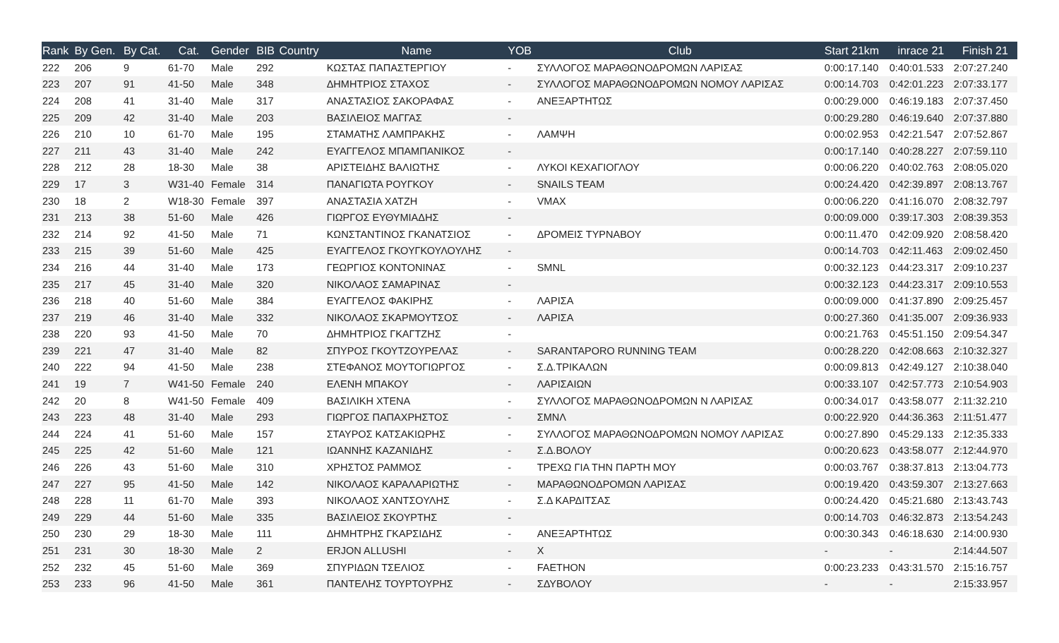| Rank | By Gen. | By Cat. | Cat. | Gender | BIB | Country | Name | YOB | Club | Start 21km | inrace 21 | Finish 21 |
| --- | --- | --- | --- | --- | --- | --- | --- | --- | --- | --- | --- | --- |
| 222 | 206 | 9 | 61-70 | Male | 292 | | ΚΩΣΤΑΣ ΠΑΠΑΣΤΕΡΓΙΟΥ | - | ΣΥΛΛΟΓΟΣ ΜΑΡΑΘΩΝΟΔΡΟΜΩΝ ΛΑΡΙΣΑΣ | 0:00:17.140 | 0:40:01.533 | 2:07:27.240 |
| 223 | 207 | 91 | 41-50 | Male | 348 | | ΔΗΜΗΤΡΙΟΣ ΣΤΑΧΟΣ | - | ΣΥΛΛΟΓΟΣ ΜΑΡΑΘΩΝΟΔΡΟΜΩΝ ΝΟΜΟΥ ΛΑΡΙΣΑΣ | 0:00:14.703 | 0:42:01.223 | 2:07:33.177 |
| 224 | 208 | 41 | 31-40 | Male | 317 | | ΑΝΑΣΤΑΣΙΟΣ ΣΑΚΟΡΑΦΑΣ | - | ΑΝΕΞΑΡΤΗΤΩΣ | 0:00:29.000 | 0:46:19.183 | 2:07:37.450 |
| 225 | 209 | 42 | 31-40 | Male | 203 | | ΒΑΣΙΛΕΙΟΣ ΜΑΓΓΑΣ | - | | 0:00:29.280 | 0:46:19.640 | 2:07:37.880 |
| 226 | 210 | 10 | 61-70 | Male | 195 | | ΣΤΑΜΑΤΗΣ ΛΑΜΠΡΑΚΗΣ | - | ΛΑΜΨΗ | 0:00:02.953 | 0:42:21.547 | 2:07:52.867 |
| 227 | 211 | 43 | 31-40 | Male | 242 | | ΕΥΑΓΓΕΛΟΣ ΜΠΑΜΠΑΝΙΚΟΣ | - | | 0:00:17.140 | 0:40:28.227 | 2:07:59.110 |
| 228 | 212 | 28 | 18-30 | Male | 38 | | ΑΡΙΣΤΕΙΔΗΣ ΒΑΛΙΩΤΗΣ | - | ΛΥΚΟΙ ΚΕΧΑΓΙΟΓΛΟΥ | 0:00:06.220 | 0:40:02.763 | 2:08:05.020 |
| 229 | 17 | 3 | W31-40 | Female | 314 | | ΠΑΝΑΓΙΩΤΑ ΡΟΥΓΚΟΥ | - | SNAILS TEAM | 0:00:24.420 | 0:42:39.897 | 2:08:13.767 |
| 230 | 18 | 2 | W18-30 | Female | 397 | | ΑΝΑΣΤΑΣΙΑ ΧΑΤΖΗ | - | VMAX | 0:00:06.220 | 0:41:16.070 | 2:08:32.797 |
| 231 | 213 | 38 | 51-60 | Male | 426 | | ΓΙΩΡΓΟΣ ΕΥΘΥΜΙΑΔΗΣ | - | | 0:00:09.000 | 0:39:17.303 | 2:08:39.353 |
| 232 | 214 | 92 | 41-50 | Male | 71 | | ΚΩΝΣΤΑΝΤΙΝΟΣ ΓΚΑΝΑΤΣΙΟΣ | - | ΔΡΟΜΕΙΣ ΤΥΡΝΑΒΟΥ | 0:00:11.470 | 0:42:09.920 | 2:08:58.420 |
| 233 | 215 | 39 | 51-60 | Male | 425 | | ΕΥΑΓΓΕΛΟΣ ΓΚΟΥΓΚΟΥΛΟΥΛΗΣ | - | | 0:00:14.703 | 0:42:11.463 | 2:09:02.450 |
| 234 | 216 | 44 | 31-40 | Male | 173 | | ΓΕΩΡΓΙΟΣ ΚΟΝΤΟΝΙΝΑΣ | - | SMNL | 0:00:32.123 | 0:44:23.317 | 2:09:10.237 |
| 235 | 217 | 45 | 31-40 | Male | 320 | | ΝΙΚΟΛΑΟΣ ΣΑΜΑΡΙΝΑΣ | - | | 0:00:32.123 | 0:44:23.317 | 2:09:10.553 |
| 236 | 218 | 40 | 51-60 | Male | 384 | | ΕΥΑΓΓΕΛΟΣ ΦΑΚΙΡΗΣ | - | ΛΑΡΙΣΑ | 0:00:09.000 | 0:41:37.890 | 2:09:25.457 |
| 237 | 219 | 46 | 31-40 | Male | 332 | | ΝΙΚΟΛΑΟΣ ΣΚΑΡΜΟΥΤΣΟΣ | - | ΛΑΡΙΣΑ | 0:00:27.360 | 0:41:35.007 | 2:09:36.933 |
| 238 | 220 | 93 | 41-50 | Male | 70 | | ΔΗΜΗΤΡΙΟΣ ΓΚΑΓΤΖΗΣ | - | | 0:00:21.763 | 0:45:51.150 | 2:09:54.347 |
| 239 | 221 | 47 | 31-40 | Male | 82 | | ΣΠΥΡΟΣ ΓΚΟΥΤΖΟΥΡΕΛΑΣ | - | SARANTAPORO RUNNING TEAM | 0:00:28.220 | 0:42:08.663 | 2:10:32.327 |
| 240 | 222 | 94 | 41-50 | Male | 238 | | ΣΤΕΦΑΝΟΣ ΜΟΥΤΟΓΙΩΡΓΟΣ | - | Σ.Δ.ΤΡΙΚΑΛΩΝ | 0:00:09.813 | 0:42:49.127 | 2:10:38.040 |
| 241 | 19 | 7 | W41-50 | Female | 240 | | ΕΛΕΝΗ ΜΠΑΚΟΥ | - | ΛΑΡΙΣΑΙΩΝ | 0:00:33.107 | 0:42:57.773 | 2:10:54.903 |
| 242 | 20 | 8 | W41-50 | Female | 409 | | ΒΑΣΙΛΙΚΗ ΧΤΕΝΑ | - | ΣΥΛΛΟΓΟΣ ΜΑΡΑΘΩΝΟΔΡΟΜΩΝ Ν ΛΑΡΙΣΑΣ | 0:00:34.017 | 0:43:58.077 | 2:11:32.210 |
| 243 | 223 | 48 | 31-40 | Male | 293 | | ΓΙΩΡΓΟΣ ΠΑΠΑΧΡΗΣΤΟΣ | - | ΣΜΝΛ | 0:00:22.920 | 0:44:36.363 | 2:11:51.477 |
| 244 | 224 | 41 | 51-60 | Male | 157 | | ΣΤΑΥΡΟΣ ΚΑΤΣΑΚΙΩΡΗΣ | - | ΣΥΛΛΟΓΟΣ ΜΑΡΑΘΩΝΟΔΡΟΜΩΝ ΝΟΜΟΥ ΛΑΡΙΣΑΣ | 0:00:27.890 | 0:45:29.133 | 2:12:35.333 |
| 245 | 225 | 42 | 51-60 | Male | 121 | | ΙΩΑΝΝΗΣ ΚΑΖΑΝΙΔΗΣ | - | Σ.Δ.ΒΟΛΟΥ | 0:00:20.623 | 0:43:58.077 | 2:12:44.970 |
| 246 | 226 | 43 | 51-60 | Male | 310 | | ΧΡΗΣΤΟΣ ΡΑΜΜΟΣ | - | ΤΡΕΧΩ ΓΙΑ ΤΗΝ ΠΑΡΤΗ ΜΟΥ | 0:00:03.767 | 0:38:37.813 | 2:13:04.773 |
| 247 | 227 | 95 | 41-50 | Male | 142 | | ΝΙΚΟΛΑΟΣ ΚΑΡΑΛΑΡΙΩΤΗΣ | - | ΜΑΡΑΘΩΝΟΔΡΟΜΩΝ ΛΑΡΙΣΑΣ | 0:00:19.420 | 0:43:59.307 | 2:13:27.663 |
| 248 | 228 | 11 | 61-70 | Male | 393 | | ΝΙΚΟΛΑΟΣ ΧΑΝΤΣΟΥΛΗΣ | - | Σ.Δ ΚΑΡΔΙΤΣΑΣ | 0:00:24.420 | 0:45:21.680 | 2:13:43.743 |
| 249 | 229 | 44 | 51-60 | Male | 335 | | ΒΑΣΙΛΕΙΟΣ ΣΚΟΥΡΤΗΣ | - | | 0:00:14.703 | 0:46:32.873 | 2:13:54.243 |
| 250 | 230 | 29 | 18-30 | Male | 111 | | ΔΗΜΗΤΡΗΣ ΓΚΑΡΣΙΔΗΣ | - | ΑΝΕΞΑΡΤΗΤΩΣ | 0:00:30.343 | 0:46:18.630 | 2:14:00.930 |
| 251 | 231 | 30 | 18-30 | Male | 2 | | ERJON ALLUSHI | - | X | - | - | 2:14:44.507 |
| 252 | 232 | 45 | 51-60 | Male | 369 | | ΣΠΥΡΙΔΩΝ ΤΣΕΛΙΟΣ | - | FAETHON | 0:00:23.233 | 0:43:31.570 | 2:15:16.757 |
| 253 | 233 | 96 | 41-50 | Male | 361 | | ΠΑΝΤΕΛΗΣ ΤΟΥΡΤΟΥΡΗΣ | - | ΣΔΥΒΟΛΟΥ | - | - | 2:15:33.957 |